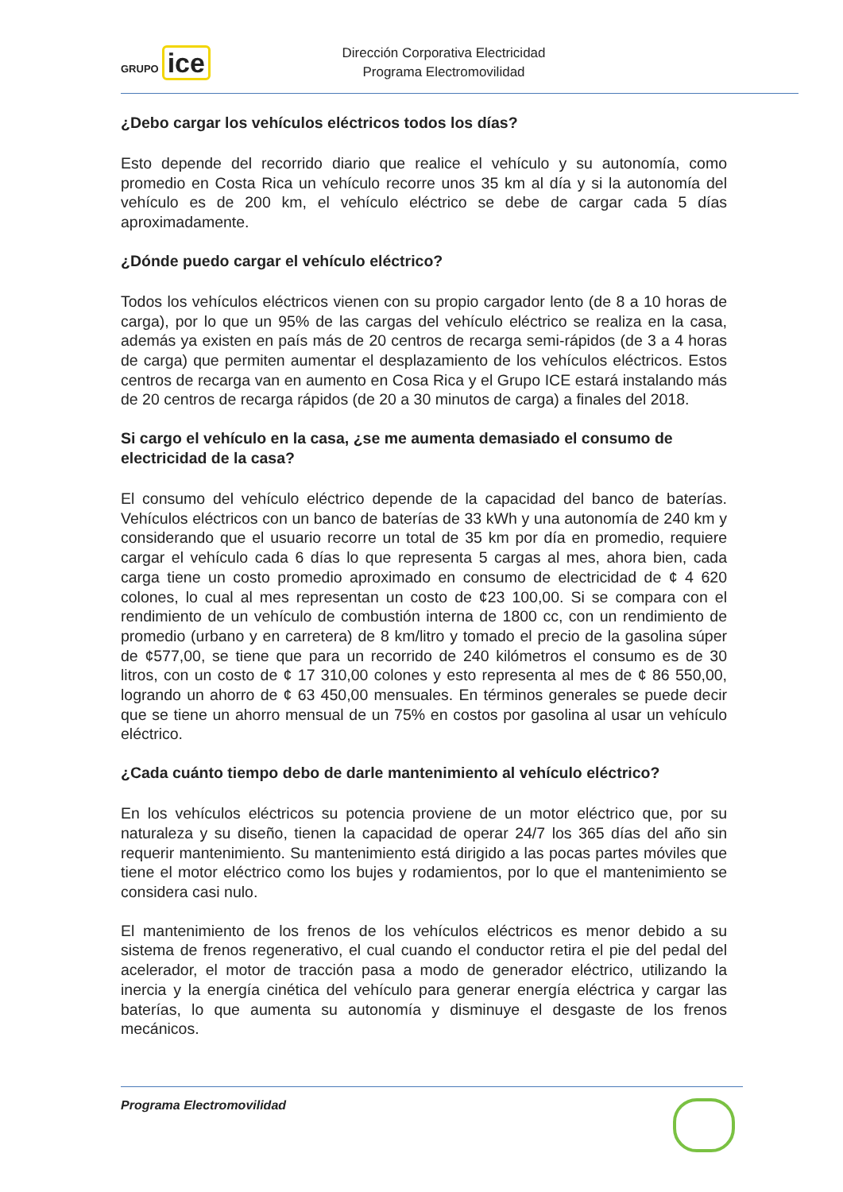GRUPO ice
Dirección Corporativa Electricidad
Programa Electromovilidad
¿Debo cargar los vehículos eléctricos todos los días?
Esto depende del recorrido diario que realice el vehículo y su autonomía, como promedio en Costa Rica un vehículo recorre unos 35 km al día y si la autonomía del vehículo es de 200 km, el vehículo eléctrico se debe de cargar cada 5 días aproximadamente.
¿Dónde puedo cargar el vehículo eléctrico?
Todos los vehículos eléctricos vienen con su propio cargador lento (de 8 a 10 horas de carga), por lo que un 95% de las cargas del vehículo eléctrico se realiza en la casa, además ya existen en país más de 20 centros de recarga semi-rápidos (de 3 a 4 horas de carga) que permiten aumentar el desplazamiento de los vehículos eléctricos. Estos centros de recarga van en aumento en Cosa Rica y el Grupo ICE estará instalando más de 20 centros de recarga rápidos (de 20 a 30 minutos de carga) a finales del 2018.
Si cargo el vehículo en la casa, ¿se me aumenta demasiado el consumo de electricidad de la casa?
El consumo del vehículo eléctrico depende de la capacidad del banco de baterías. Vehículos eléctricos con un banco de baterías de 33 kWh y una autonomía de 240 km y considerando que el usuario recorre un total de 35 km por día en promedio, requiere cargar el vehículo cada 6 días lo que representa 5 cargas al mes, ahora bien, cada carga tiene un costo promedio aproximado en consumo de electricidad de ¢ 4 620 colones, lo cual al mes representan un costo de ¢23 100,00. Si se compara con el rendimiento de un vehículo de combustión interna de 1800 cc, con un rendimiento de promedio (urbano y en carretera) de 8 km/litro y tomado el precio de la gasolina súper de ¢577,00, se tiene que para un recorrido de 240 kilómetros el consumo es de 30 litros, con un costo de ¢ 17 310,00 colones y esto representa al mes de ¢ 86 550,00, logrando un ahorro de ¢ 63 450,00 mensuales. En términos generales se puede decir que se tiene un ahorro mensual de un 75% en costos por gasolina al usar un vehículo eléctrico.
¿Cada cuánto tiempo debo de darle mantenimiento al vehículo eléctrico?
En los vehículos eléctricos su potencia proviene de un motor eléctrico que, por su naturaleza y su diseño, tienen la capacidad de operar 24/7 los 365 días del año sin requerir mantenimiento. Su mantenimiento está dirigido a las pocas partes móviles que tiene el motor eléctrico como los bujes y rodamientos, por lo que el mantenimiento se considera casi nulo.
El mantenimiento de los frenos de los vehículos eléctricos es menor debido a su sistema de frenos regenerativo, el cual cuando el conductor retira el pie del pedal del acelerador, el motor de tracción pasa a modo de generador eléctrico, utilizando la inercia y la energía cinética del vehículo para generar energía eléctrica y cargar las baterías, lo que aumenta su autonomía y disminuye el desgaste de los frenos mecánicos.
Programa Electromovilidad